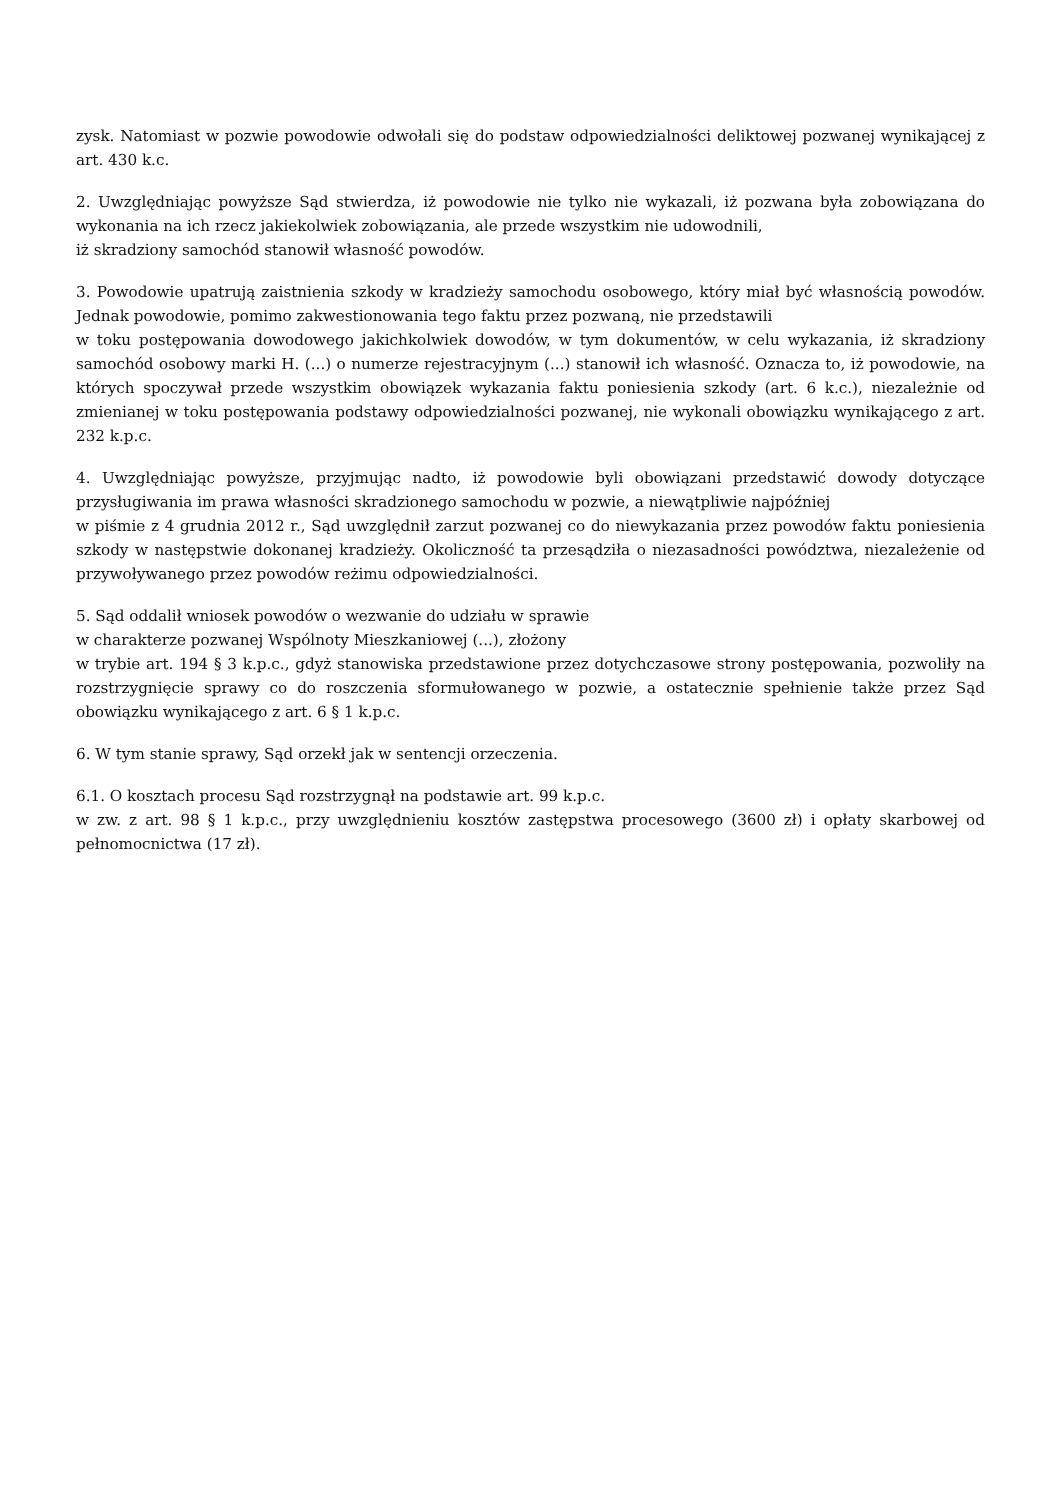zysk. Natomiast w pozwie powodowie odwołali się do podstaw odpowiedzialności deliktowej pozwanej wynikającej z art. 430 k.c.
2. Uwzględniając powyższe Sąd stwierdza, iż powodowie nie tylko nie wykazali, iż pozwana była zobowiązana do wykonania na ich rzecz jakiekolwiek zobowiązania, ale przede wszystkim nie udowodnili,
iż skradziony samochód stanowił własność powodów.
3. Powodowie upatrują zaistnienia szkody w kradzieży samochodu osobowego, który miał być własnością powodów. Jednak powodowie, pomimo zakwestionowania tego faktu przez pozwaną, nie przedstawili
w toku postępowania dowodowego jakichkolwiek dowodów, w tym dokumentów, w celu wykazania, iż skradziony samochód osobowy marki H. (...) o numerze rejestracyjnym (...) stanowił ich własność. Oznacza to, iż powodowie, na których spoczywał przede wszystkim obowiązek wykazania faktu poniesienia szkody (art. 6 k.c.), niezależnie od zmienianej w toku postępowania podstawy odpowiedzialności pozwanej, nie wykonali obowiązku wynikającego z art. 232 k.p.c.
4. Uwzględniając powyższe, przyjmując nadto, iż powodowie byli obowiązani przedstawić dowody dotyczące przysługiwania im prawa własności skradzionego samochodu w pozwie, a niewątpliwie najpóźniej
w piśmie z 4 grudnia 2012 r., Sąd uwzględnił zarzut pozwanej co do niewykazania przez powodów faktu poniesienia szkody w następstwie dokonanej kradzieży. Okoliczność ta przesądziła o niezasadności powództwa, niezależenie od przywoływanego przez powodów reżimu odpowiedzialności.
5. Sąd oddalił wniosek powodów o wezwanie do udziału w sprawie
w charakterze pozwanej Wspólnoty Mieszkaniowej (...), złożony
w trybie art. 194 § 3 k.p.c., gdyż stanowiska przedstawione przez dotychczasowe strony postępowania, pozwoliły na rozstrzygnięcie sprawy co do roszczenia sformułowanego w pozwie, a ostatecznie spełnienie także przez Sąd obowiązku wynikającego z art. 6 § 1 k.p.c.
6. W tym stanie sprawy, Sąd orzekł jak w sentencji orzeczenia.
6.1. O kosztach procesu Sąd rozstrzygnął na podstawie art. 99 k.p.c.
w zw. z art. 98 § 1 k.p.c., przy uwzględnieniu kosztów zastępstwa procesowego (3600 zł) i opłaty skarbowej od pełnomocnictwa (17 zł).